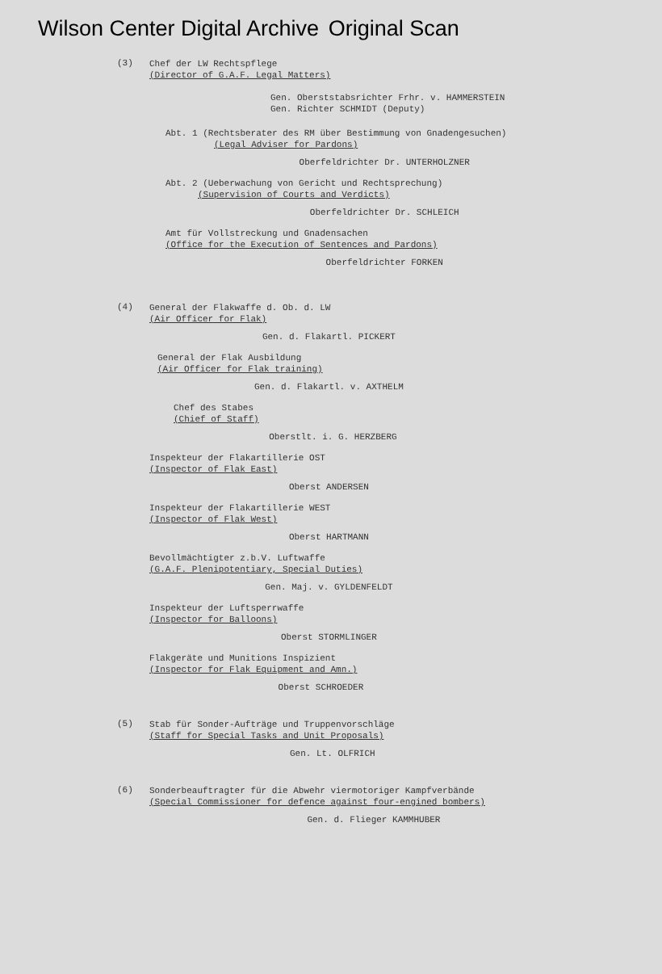Wilson Center Digital Archive Original Scan
(3)
Chef der LW Rechtspflege
(Director of G.A.F. Legal Matters)
Gen. Oberststabsrichter Frhr. v. HAMMERSTEIN
Gen. Richter SCHMIDT (Deputy)
Abt. 1 (Rechtsberater des RM über Bestimmung von Gnadengesuchen)
(Legal Adviser for Pardons)
Oberfeldrichter Dr. UNTERHOLZNER
Abt. 2 (Ueberwachung von Gericht und Rechtsprechung)
(Supervision of Courts and Verdicts)
Oberfeldrichter Dr. SCHLEICH
Amt für Vollstreckung und Gnadensachen
(Office for the Execution of Sentences and Pardons)
Oberfeldrichter FORKEN
(4)
General der Flakwaffe d. Ob. d. LW
(Air Officer for Flak)
Gen. d. Flakartl. PICKERT
General der Flak Ausbildung
(Air Officer for Flak training)
Gen. d. Flakartl. v. AXTHELM
Chef des Stabes
(Chief of Staff)
Oberstlt. i. G. HERZBERG
Inspekteur der Flakartillerie OST
(Inspector of Flak East)
Oberst ANDERSEN
Inspekteur der Flakartillerie WEST
(Inspector of Flak West)
Oberst HARTMANN
Bevollmächtigter z.b.V. Luftwaffe
(G.A.F. Plenipotentiary, Special Duties)
Gen. Maj. v. GYLDENFELDT
Inspekteur der Luftsperrwaffe
(Inspector for Balloons)
Oberst STORMLINGER
Flakgeräte und Munitions Inspizient
(Inspector for Flak Equipment and Amn.)
Oberst SCHROEDER
(5)
Stab für Sonder-Aufträge und Truppenvorschläge
(Staff for Special Tasks and Unit Proposals)
Gen. Lt. OLFRICH
(6)
Sonderbeauftragter für die Abwehr viermotoriger Kampfverbände
(Special Commissioner for defence against four-engined bombers)
Gen. d. Flieger KAMMHUBER